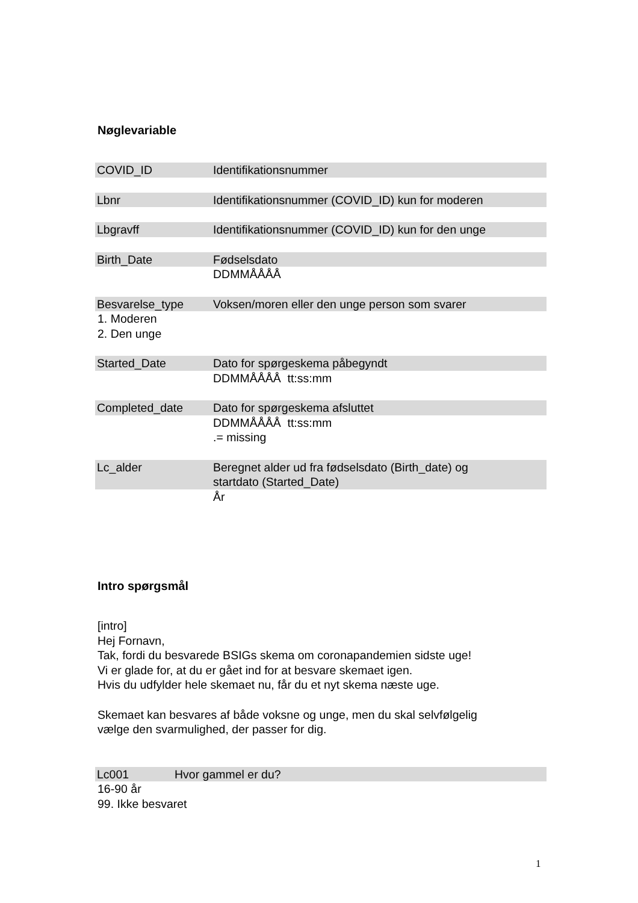Nøglevariable
COVID_ID Identifikationsnummer
Lbnr Identifikationsnummer (COVID_ID) kun for moderen
Lbgravff Identifikationsnummer (COVID_ID) kun for den unge
Birth_Date Fødselsdato
DDMMÅÅÅÅ
Besvarelse_type Voksen/moren eller den unge person som svarer
1. Moderen
2. Den unge
Started_Date Dato for spørgeskema påbegyndt
DDMMÅÅÅÅ tt:ss:mm
Completed_date Dato for spørgeskema afsluttet
DDMMÅÅÅÅ tt:ss:mm
.= missing
Lc_alder Beregnet alder ud fra fødselsdato (Birth_date) og
startdato (Started_Date)
År
Intro spørgsmål
[intro]
Hej Fornavn,
Tak, fordi du besvarede BSIGs skema om coronapandemien sidste uge!
Vi er glade for, at du er gået ind for at besvare skemaet igen.
Hvis du udfylder hele skemaet nu, får du et nyt skema næste uge.
Skemaet kan besvares af både voksne og unge, men du skal selvfølgelig
vælge den svarmulighed, der passer for dig.
Lc001 Hvor gammel er du?
16-90 år
99. Ikke besvaret
1